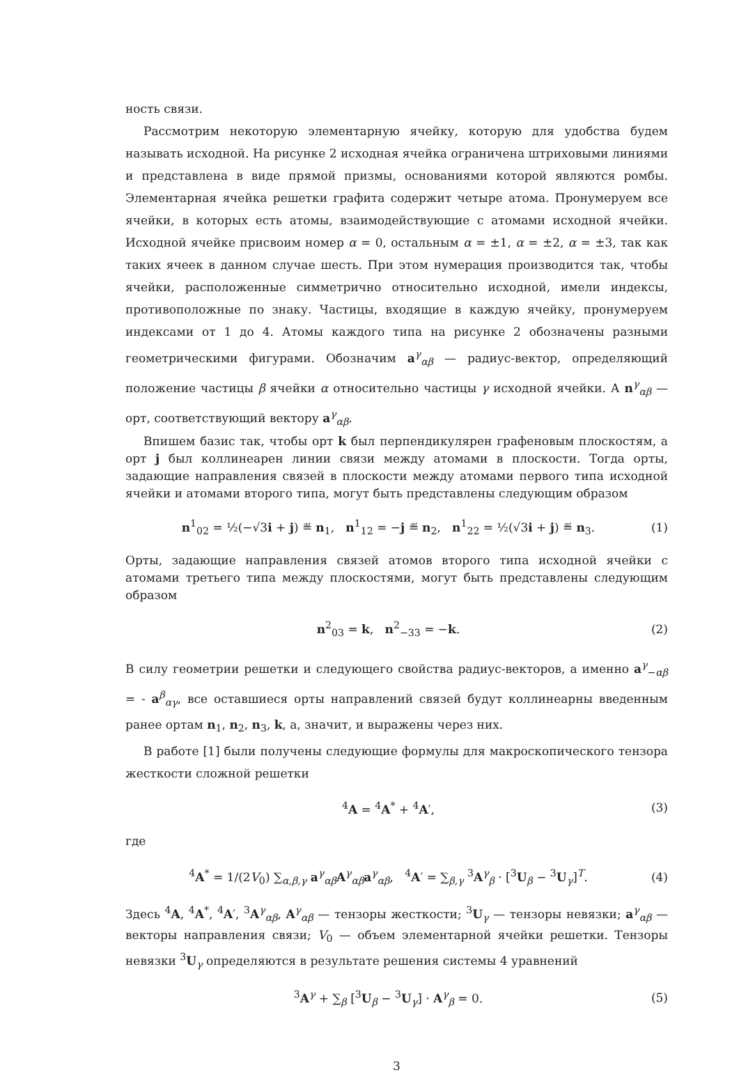ность связи.
Рассмотрим некоторую элементарную ячейку, которую для удобства будем называть исходной. На рисунке 2 исходная ячейка ограничена штриховыми линиями и представлена в виде прямой призмы, основаниями которой являются ромбы. Элементарная ячейка решетки графита содержит четыре атома. Пронумеруем все ячейки, в которых есть атомы, взаимодействующие с атомами исходной ячейки. Исходной ячейке присвоим номер α = 0, остальным α = ±1, α = ±2, α = ±3, так как таких ячеек в данном случае шесть. При этом нумерация производится так, чтобы ячейки, расположенные симметрично относительно исходной, имели индексы, противоположные по знаку. Частицы, входящие в каждую ячейку, пронумеруем индексами от 1 до 4. Атомы каждого типа на рисунке 2 обозначены разными геометрическими фигурами. Обозначим a<sup>γ</sup><sub>αβ</sub> — радиус-вектор, определяющий положение частицы β ячейки α относительно частицы γ исходной ячейки. А n<sup>γ</sup><sub>αβ</sub> — орт, соответствующий вектору a<sup>γ</sup><sub>αβ</sub>.
Впишем базис так, чтобы орт k был перпендикулярен графеновым плоскостям, а орт j был коллинеарен линии связи между атомами в плоскости. Тогда орты, задающие направления связей в плоскости между атомами первого типа исходной ячейки и атомами второго типа, могут быть представлены следующим образом
n<sup>1</sup><sub>02</sub> = ½(−√3i + j) ≝ n<sub>1</sub>, n<sup>1</sup><sub>12</sub> = −j ≝ n<sub>2</sub>, n<sup>1</sup><sub>22</sub> = ½(√3i + j) ≝ n<sub>3</sub>. (1)
Орты, задающие направления связей атомов второго типа исходной ячейки с атомами третьего типа между плоскостями, могут быть представлены следующим образом
n<sup>2</sup><sub>03</sub> = k, n<sup>2</sup><sub>−33</sub> = −k. (2)
В силу геометрии решетки и следующего свойства радиус-векторов, а именно a<sup>γ</sup><sub>−αβ</sub> = - a<sup>β</sup><sub>αγ</sub>, все оставшиеся орты направлений связей будут коллинеарны введенным ранее ортам n<sub>1</sub>, n<sub>2</sub>, n<sub>3</sub>, k, а, значит, и выражены через них.
В работе [1] были получены следующие формулы для макроскопического тензора жесткости сложной решетки
<sup>4</sup> A = <sup>4</sup>A<sup>*</sup> + <sup>4</sup>A′, (3)
где
<sup>4</sup> A<sup>*</sup> = 1/(2V<sub>0</sub>) ∑<sub>α,β,γ</sub> a<sup>γ</sup><sub>αβ</sub>A<sup>γ</sup><sub>αβ</sub>a<sup>γ</sup><sub>αβ</sub>, <sup>4</sup>A′ = ∑<sub>β,γ</sub> <sup>3</sup>A<sup>γ</sup><sub>β</sub> · [<sup>3</sup>U<sub>β</sub> − <sup>3</sup>U<sub>γ</sub>]<sup>T</sup>. (4)
Здесь <sup>4</sup>A, <sup>4</sup>A<sup>*</sup>, <sup>4</sup>A′, <sup>3</sup>A<sup>γ</sup><sub>αβ</sub>, A<sup>γ</sup><sub>αβ</sub> — тензоры жесткости; <sup>3</sup>U<sub>γ</sub> — тензоры невязки; a<sup>γ</sup><sub>αβ</sub> — векторы направления связи; V<sub>0</sub> — объем элементарной ячейки решетки. Тензоры невязки <sup>3</sup>U<sub>γ</sub> определяются в результате решения системы 4 уравнений
<sup>3</sup> A<sup>γ</sup> + ∑<sub>β</sub> [<sup>3</sup>U<sub>β</sub> − <sup>3</sup>U<sub>γ</sub>] · A<sup>γ</sup><sub>β</sub> = 0. (5)
3